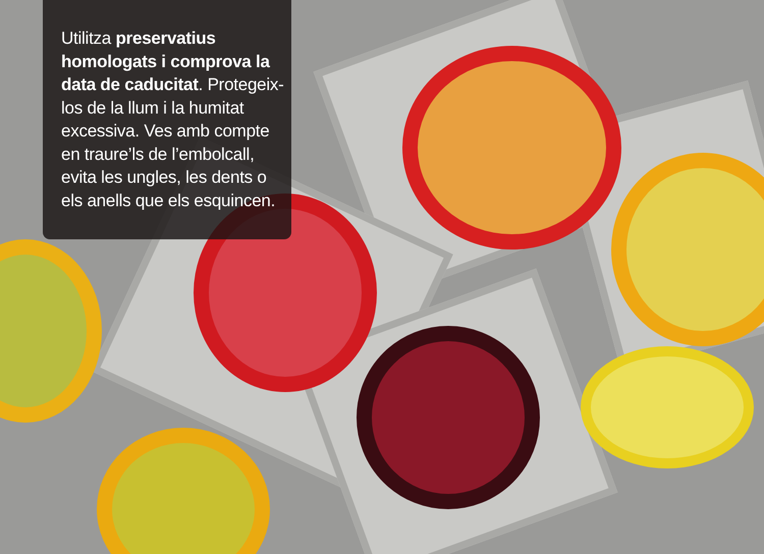Utilitza preservatius homologats i comprova la data de caducitat. Protegeix-los de la llum i la humitat excessiva. Ves amb compte en traure’ls de l’embolcall, evita les ungles, les dents o els anells que els esquincen.